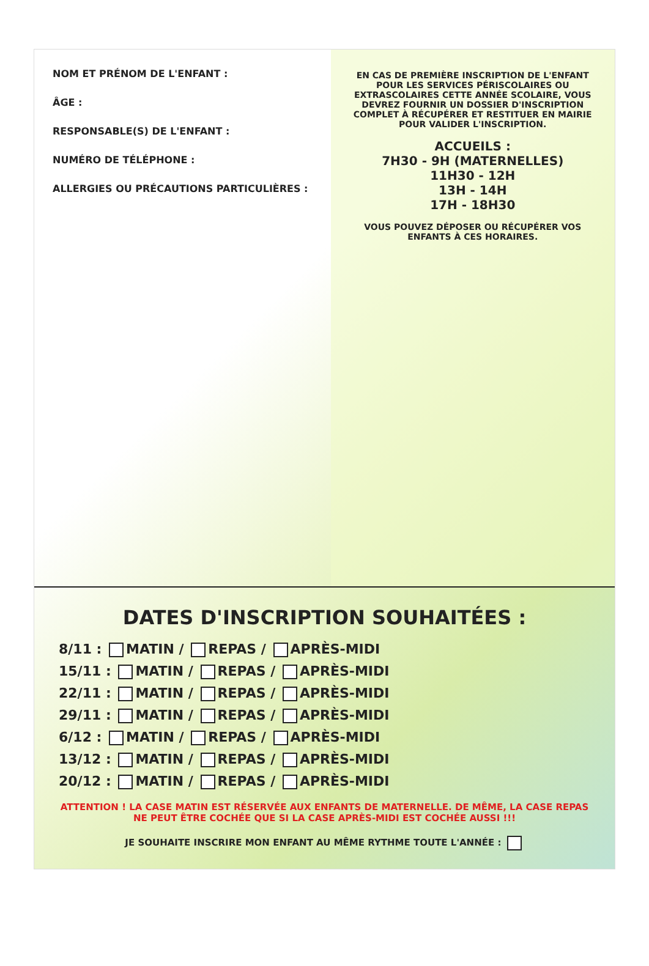NOM ET PRÉNOM DE L'ENFANT :
ÂGE :
RESPONSABLE(S) DE L'ENFANT :
NUMÉRO DE TÉLÉPHONE :
ALLERGIES OU PRÉCAUTIONS PARTICULIÈRES :
EN CAS DE PREMIÈRE INSCRIPTION DE L'ENFANT POUR LES SERVICES PÉRISCOLAIRES OU EXTRASCOLAIRES CETTE ANNÉE SCOLAIRE, VOUS DEVREZ FOURNIR UN DOSSIER D'INSCRIPTION COMPLET À RÉCUPÉRER ET RESTITUER EN MAIRIE POUR VALIDER L'INSCRIPTION.
ACCUEILS :
7H30 - 9H (MATERNELLES)
11H30 - 12H
13H - 14H
17H - 18H30
VOUS POUVEZ DÉPOSER OU RÉCUPÉRER VOS ENFANTS À CES HORAIRES.
DATES D'INSCRIPTION SOUHAITÉES :
8/11 : MATIN / REPAS / APRÈS-MIDI
15/11 : MATIN / REPAS / APRÈS-MIDI
22/11 : MATIN / REPAS / APRÈS-MIDI
29/11 : MATIN / REPAS / APRÈS-MIDI
6/12 : MATIN / REPAS / APRÈS-MIDI
13/12 : MATIN / REPAS / APRÈS-MIDI
20/12 : MATIN / REPAS / APRÈS-MIDI
ATTENTION ! LA CASE MATIN EST RÉSERVÉE AUX ENFANTS DE MATERNELLE. DE MÊME, LA CASE REPAS NE PEUT ÊTRE COCHÉE QUE SI LA CASE APRÈS-MIDI EST COCHÉE AUSSI !!!
JE SOUHAITE INSCRIRE MON ENFANT AU MÊME RYTHME TOUTE L'ANNÉE :